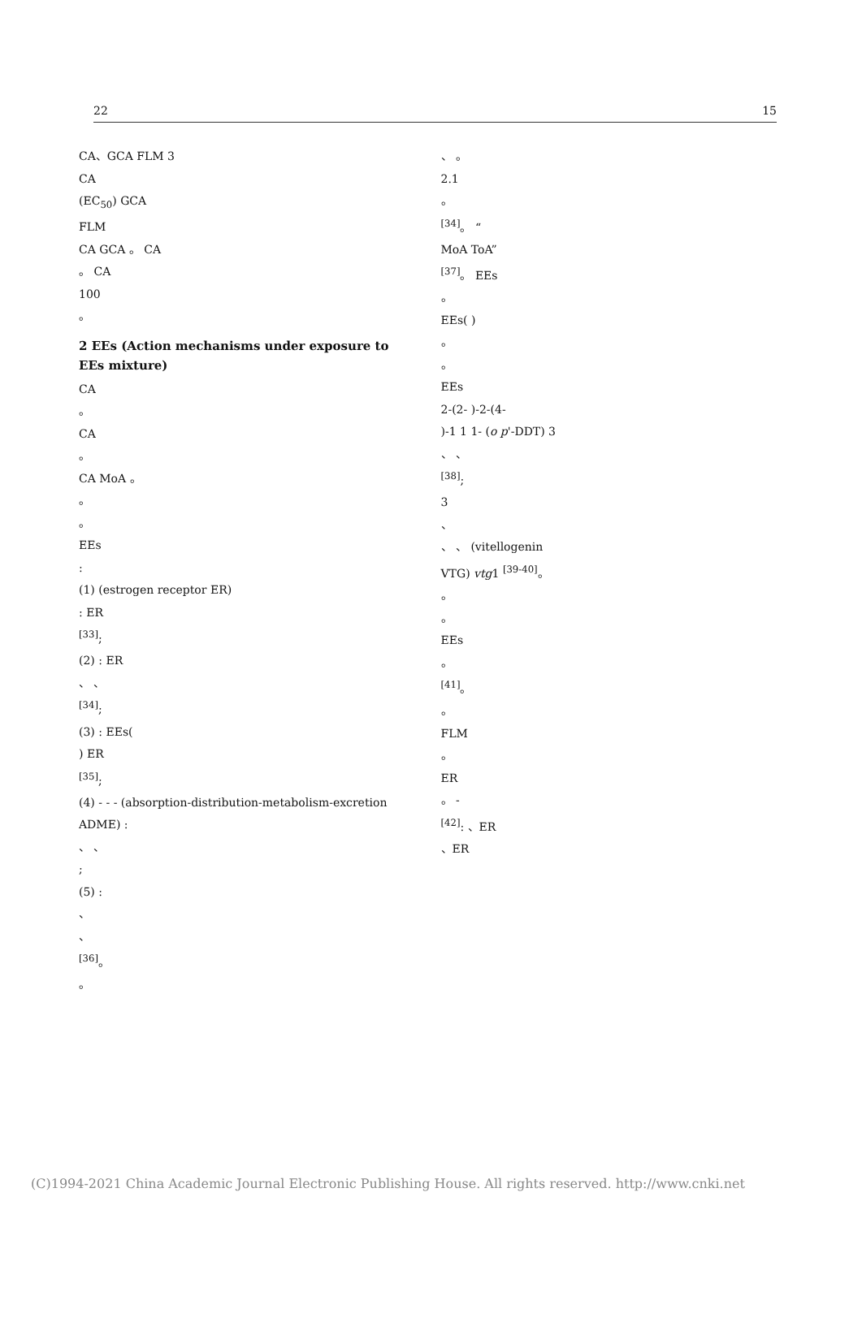22 15
CA、GCA FLM 3
CA
(EC<sub>50</sub>) GCA
FLM
CA GCA 。 CA
。 CA
100
。
2 EEs (Action mechanisms under exposure to EEs mixture)
CA
。
CA
。
CA MoA 。
。
。
EEs
:
(1) (estrogen receptor ER)
: ER
<sup>[33]</sup>;
(2) : ER
、 、
<sup>[34]</sup>;
(3) : EEs(
) ER
<sup>[35]</sup>;
(4) - - - (absorption-distribution-metabolism-excretion ADME) :
、 、
;
(5) :
、
、
<sup>[36]</sup>。
。
、 。
2.1
。
<sup>[34]</sup>。 “
MoA ToA”
<sup>[37]</sup>。 EEs
。
EEs( )
。
。
EEs
2-(2- )-2-(4-
)-1 1 1- (o p'-DDT) 3
、 、
<sup>[38]</sup>;
3
、
、 、 (vitellogenin
VTG) vtg1 <sup>[39-40]</sup>。
。
。
EEs
。
<sup>[41]</sup>。
。
FLM
。
ER
。 -
<sup>[42]</sup>: 、ER
、ER
(C)1994-2021 China Academic Journal Electronic Publishing House. All rights reserved. http://www.cnki.net